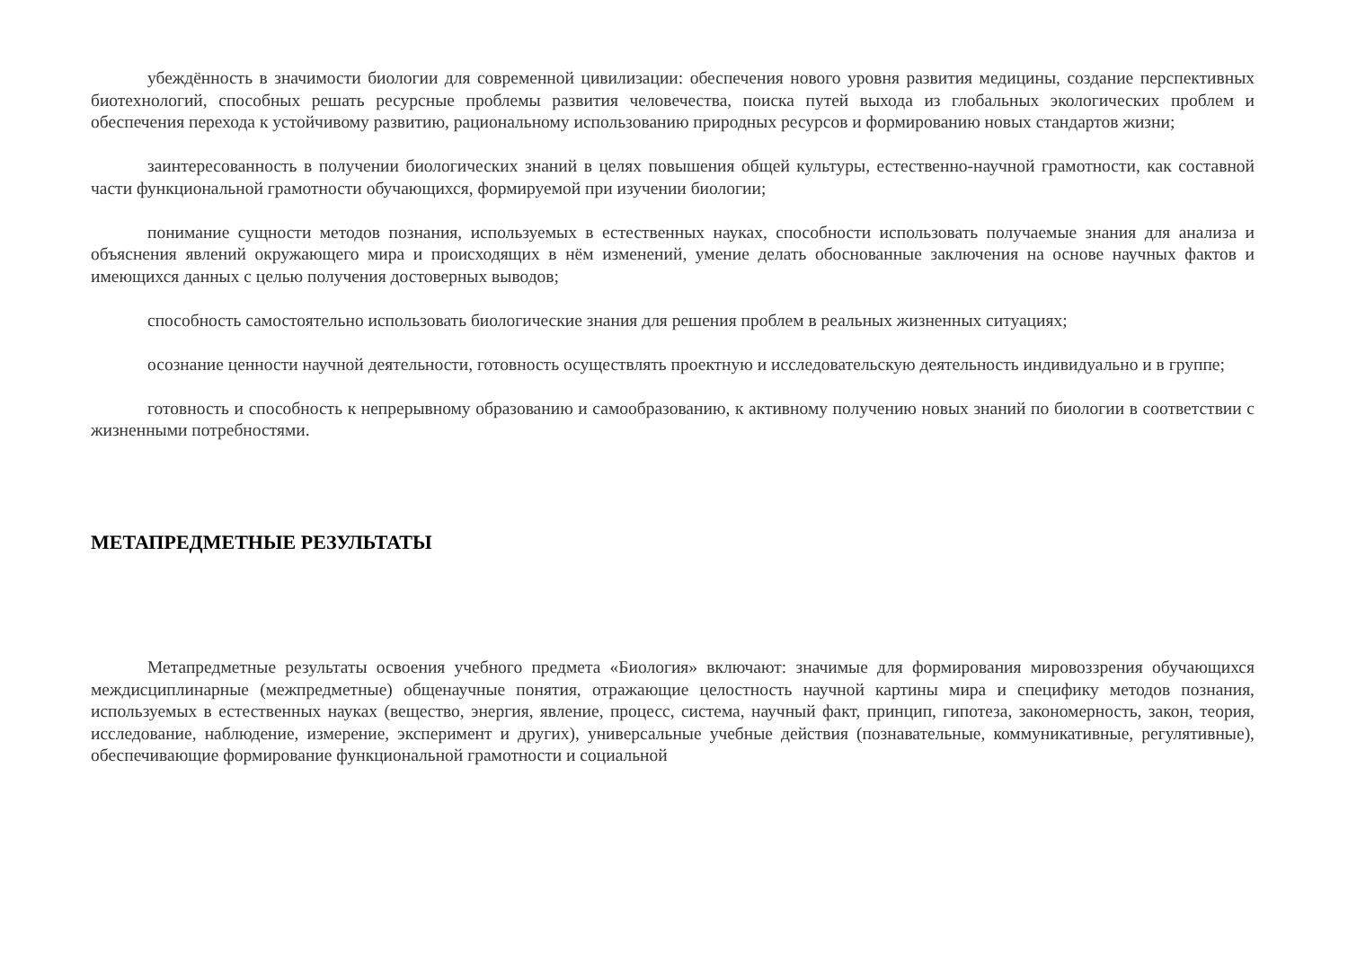убеждённость в значимости биологии для современной цивилизации: обеспечения нового уровня развития медицины, создание перспективных биотехнологий, способных решать ресурсные проблемы развития человечества, поиска путей выхода из глобальных экологических проблем и обеспечения перехода к устойчивому развитию, рациональному использованию природных ресурсов и формированию новых стандартов жизни;
заинтересованность в получении биологических знаний в целях повышения общей культуры, естественно-научной грамотности, как составной части функциональной грамотности обучающихся, формируемой при изучении биологии;
понимание сущности методов познания, используемых в естественных науках, способности использовать получаемые знания для анализа и объяснения явлений окружающего мира и происходящих в нём изменений, умение делать обоснованные заключения на основе научных фактов и имеющихся данных с целью получения достоверных выводов;
способность самостоятельно использовать биологические знания для решения проблем в реальных жизненных ситуациях;
осознание ценности научной деятельности, готовность осуществлять проектную и исследовательскую деятельность индивидуально и в группе;
готовность и способность к непрерывному образованию и самообразованию, к активному получению новых знаний по биологии в соответствии с жизненными потребностями.
МЕТАПРЕДМЕТНЫЕ РЕЗУЛЬТАТЫ
Метапредметные результаты освоения учебного предмета «Биология» включают: значимые для формирования мировоззрения обучающихся междисциплинарные (межпредметные) общенаучные понятия, отражающие целостность научной картины мира и специфику методов познания, используемых в естественных науках (вещество, энергия, явление, процесс, система, научный факт, принцип, гипотеза, закономерность, закон, теория, исследование, наблюдение, измерение, эксперимент и других), универсальные учебные действия (познавательные, коммуникативные, регулятивные), обеспечивающие формирование функциональной грамотности и социальной